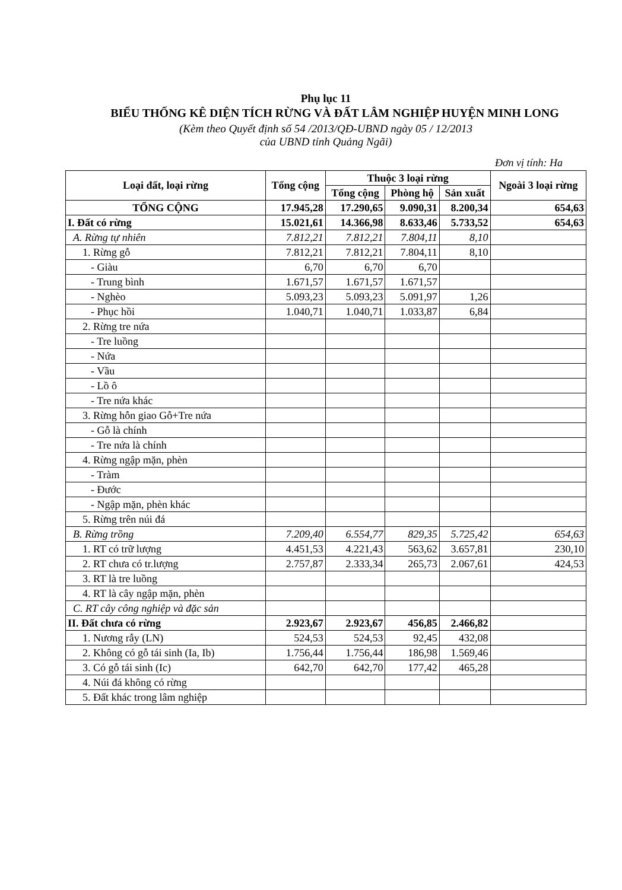Phụ lục 11
BIỂU THỐNG KÊ DIỆN TÍCH RỪNG VÀ ĐẤT LÂM NGHIỆP HUYỆN MINH LONG
(Kèm theo Quyết định số 54 /2013/QĐ-UBND ngày 05 / 12/2013
của UBND tỉnh Quảng Ngãi)
Đơn vị tính: Ha
| Loại đất, loại rừng | Tổng cộng | Thuộc 3 loại rừng | | | Ngoài 3 loại rừng |
| --- | --- | --- | --- | --- | --- |
| | | Tổng cộng | Phòng hộ | Sản xuất | |
| TỔNG CỘNG | 17.945,28 | 17.290,65 | 9.090,31 | 8.200,34 | 654,63 |
| I. Đất có rừng | 15.021,61 | 14.366,98 | 8.633,46 | 5.733,52 | 654,63 |
| A. Rừng tự nhiên | 7.812,21 | 7.812,21 | 7.804,11 | 8,10 | |
| 1. Rừng gỗ | 7.812,21 | 7.812,21 | 7.804,11 | 8,10 | |
| - Giàu | 6,70 | 6,70 | 6,70 | | |
| - Trung bình | 1.671,57 | 1.671,57 | 1.671,57 | | |
| - Nghèo | 5.093,23 | 5.093,23 | 5.091,97 | 1,26 | |
| - Phục hồi | 1.040,71 | 1.040,71 | 1.033,87 | 6,84 | |
| 2. Rừng tre nứa | | | | | |
| - Tre luồng | | | | | |
| - Nứa | | | | | |
| - Vầu | | | | | |
| - Lồ ô | | | | | |
| - Tre nứa khác | | | | | |
| 3. Rừng hỗn giao Gỗ+Tre nứa | | | | | |
| - Gỗ là chính | | | | | |
| - Tre nứa là chính | | | | | |
| 4. Rừng ngập mặn, phèn | | | | | |
| - Tràm | | | | | |
| - Đước | | | | | |
| - Ngập mặn, phèn khác | | | | | |
| 5. Rừng trên núi đá | | | | | |
| B. Rừng trồng | 7.209,40 | 6.554,77 | 829,35 | 5.725,42 | 654,63 |
| 1. RT có trữ lượng | 4.451,53 | 4.221,43 | 563,62 | 3.657,81 | 230,10 |
| 2. RT chưa có tr.lượng | 2.757,87 | 2.333,34 | 265,73 | 2.067,61 | 424,53 |
| 3. RT là tre luồng | | | | | |
| 4. RT là cây ngập mặn, phèn | | | | | |
| C. RT cây công nghiệp và đặc sản | | | | | |
| II. Đất chưa có rừng | 2.923,67 | 2.923,67 | 456,85 | 2.466,82 | |
| 1. Nương rẫy (LN) | 524,53 | 524,53 | 92,45 | 432,08 | |
| 2. Không có gỗ tái sinh (Ia, Ib) | 1.756,44 | 1.756,44 | 186,98 | 1.569,46 | |
| 3. Có gỗ tái sinh (Ic) | 642,70 | 642,70 | 177,42 | 465,28 | |
| 4. Núi đá không có rừng | | | | | |
| 5. Đất khác trong lâm nghiệp | | | | | |